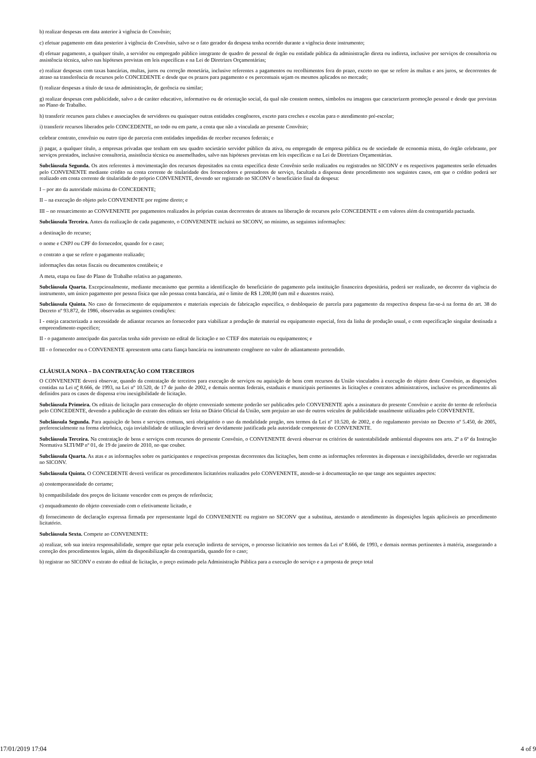b) realizar despesas em data anterior à vigência do Convênio;
c) efetuar pagamento em data posterior à vigência do Convênio, salvo se o fato gerador da despesa tenha ocorrido durante a vigência deste instrumento;
d) efetuar pagamento, a qualquer título, a servidor ou empregado público integrante de quadro de pessoal de órgão ou entidade pública da administração direta ou indireta, inclusive por serviços de consultoria ou assistência técnica, salvo nas hipóteses previstas em leis específicas e na Lei de Diretrizes Orçamentárias;
e) realizar despesas com taxas bancárias, multas, juros ou correção monetária, inclusive referentes a pagamentos ou recolhimentos fora do prazo, exceto no que se refere às multas e aos juros, se decorrentes de atraso na transferência de recursos pelo CONCEDENTE e desde que os prazos para pagamento e os percentuais sejam os mesmos aplicados no mercado;
f) realizar despesas a título de taxa de administração, de gerência ou similar;
g) realizar despesas com publicidade, salvo a de caráter educativo, informativo ou de orientação social, da qual não constem nomes, símbolos ou imagens que caracterizem promoção pessoal e desde que previstas no Plano de Trabalho.
h) transferir recursos para clubes e associações de servidores ou quaisquer outras entidades congêneres, exceto para creches e escolas para o atendimento pré-escolar;
i) transferir recursos liberados pelo CONCEDENTE, no todo ou em parte, a conta que não a vinculada ao presente Convênio;
celebrar contrato, convênio ou outro tipo de parceria com entidades impedidas de receber recursos federais; e
j) pagar, a qualquer título, a empresas privadas que tenham em seu quadro societário servidor público da ativa, ou empregado de empresa pública ou de sociedade de economia mista, do órgão celebrante, por serviços prestados, inclusive consultoria, assistência técnica ou assemelhados, salvo nas hipóteses previstas em leis específicas e na Lei de Diretrizes Orçamentárias.
Subcláusula Segunda. Os atos referentes à movimentação dos recursos depositados na conta específica deste Convênio serão realizados ou registrados no SICONV e os respectivos pagamentos serão efetuados pelo CONVENENTE mediante crédito na conta corrente de titularidade dos fornecedores e prestadores de serviço, facultada a dispensa deste procedimento nos seguintes casos, em que o crédito poderá ser realizado em conta corrente de titularidade do próprio CONVENENTE, devendo ser registrado no SICONV o beneficiário final da despesa:
I – por ato da autoridade máxima do CONCEDENTE;
II – na execução do objeto pelo CONVENENTE por regime direto; e
III – no ressarcimento ao CONVENENTE por pagamentos realizados às próprias custas decorrentes de atrasos na liberação de recursos pelo CONCEDENTE e em valores além da contrapartida pactuada.
Subcláusula Terceira. Antes da realização de cada pagamento, o CONVENENTE incluirá no SICONV, no mínimo, as seguintes informações:
a destinação do recurso;
o nome e CNPJ ou CPF do fornecedor, quando for o caso;
o contrato a que se refere o pagamento realizado;
informações das notas fiscais ou documentos contábeis; e
A meta, etapa ou fase do Plano de Trabalho relativa ao pagamento.
Subcláusula Quarta. Excepcionalmente, mediante mecanismo que permita a identificação do beneficiário do pagamento pela instituição financeira depositária, poderá ser realizado, no decorrer da vigência do instrumento, um único pagamento por pessoa física que não possua conta bancária, até o limite de R$ 1.200,00 (um mil e duzentos reais).
Subcláusula Quinta. No caso de fornecimento de equipamentos e materiais especiais de fabricação específica, o desbloqueio de parcela para pagamento da respectiva despesa far-se-á na forma do art. 38 do Decreto nº 93.872, de 1986, observadas as seguintes condições:
I - esteja caracterizada a necessidade de adiantar recursos ao fornecedor para viabilizar a produção de material ou equipamento especial, fora da linha de produção usual, e com especificação singular destinada a empreendimento específico;
II - o pagamento antecipado das parcelas tenha sido previsto no edital de licitação e no CTEF dos materiais ou equipamentos; e
III - o fornecedor ou o CONVENENTE apresentem uma carta fiança bancária ou instrumento congênere no valor do adiantamento pretendido.
CLÁUSULA NONA – DA CONTRATAÇÃO COM TERCEIROS
O CONVENENTE deverá observar, quando da contratação de terceiros para execução de serviços ou aquisição de bens com recursos da União vinculados à execução do objeto deste Convênio, as disposições contidas na Lei nº 8.666, de 1993, na Lei nº 10.520, de 17 de junho de 2002, e demais normas federais, estaduais e municipais pertinentes às licitações e contratos administrativos, inclusive os procedimentos ali definidos para os casos de dispensa e/ou inexigibilidade de licitação.
Subcláusula Primeira. Os editais de licitação para consecução do objeto conveniado somente poderão ser publicados pelo CONVENENTE após a assinatura do presente Convênio e aceite do termo de referência pelo CONCEDENTE, devendo a publicação do extrato dos editais ser feita no Diário Oficial da União, sem prejuízo ao uso de outros veículos de publicidade usualmente utilizados pelo CONVENENTE.
Subcláusula Segunda. Para aquisição de bens e serviços comuns, será obrigatório o uso da modalidade pregão, nos termos da Lei nº 10.520, de 2002, e do regulamento previsto no Decreto nº 5.450, de 2005, preferencialmente na forma eletrônica, cuja inviabilidade de utilização deverá ser devidamente justificada pela autoridade competente do CONVENENTE.
Subcláusula Terceira. Na contratação de bens e serviços com recursos do presente Convênio, o CONVENENTE deverá observar os critérios de sustentabilidade ambiental dispostos nos arts. 2º a 6º da Instrução Normativa SLTI/MP nº 01, de 19 de janeiro de 2010, no que couber.
Subcláusula Quarta. As atas e as informações sobre os participantes e respectivas propostas decorrentes das licitações, bem como as informações referentes às dispensas e inexigibilidades, deverão ser registradas no SICONV.
Subcláusula Quinta. O CONCEDENTE deverá verificar os procedimentos licitatórios realizados pelo CONVENENTE, atendo-se à documentação no que tange aos seguintes aspectos:
a) contemporaneidade do certame;
b) compatibilidade dos preços do licitante vencedor com os preços de referência;
c) enquadramento do objeto conveniado com o efetivamente licitado, e
d) fornecimento de declaração expressa firmada por representante legal do CONVENENTE ou registro no SICONV que a substitua, atestando o atendimento às disposições legais aplicáveis ao procedimento licitatório.
Subcláusula Sexta. Compete ao CONVENENTE:
a) realizar, sob sua inteira responsabilidade, sempre que optar pela execução indireta de serviços, o processo licitatório nos termos da Lei nº 8.666, de 1993, e demais normas pertinentes à matéria, assegurando a correção dos procedimentos legais, além da disponibilização da contrapartida, quando for o caso;
b) registrar no SICONV o extrato do edital de licitação, o preço estimado pela Administração Pública para a execução do serviço e a proposta de preço total
17/01/2019 17:04 4 of 9